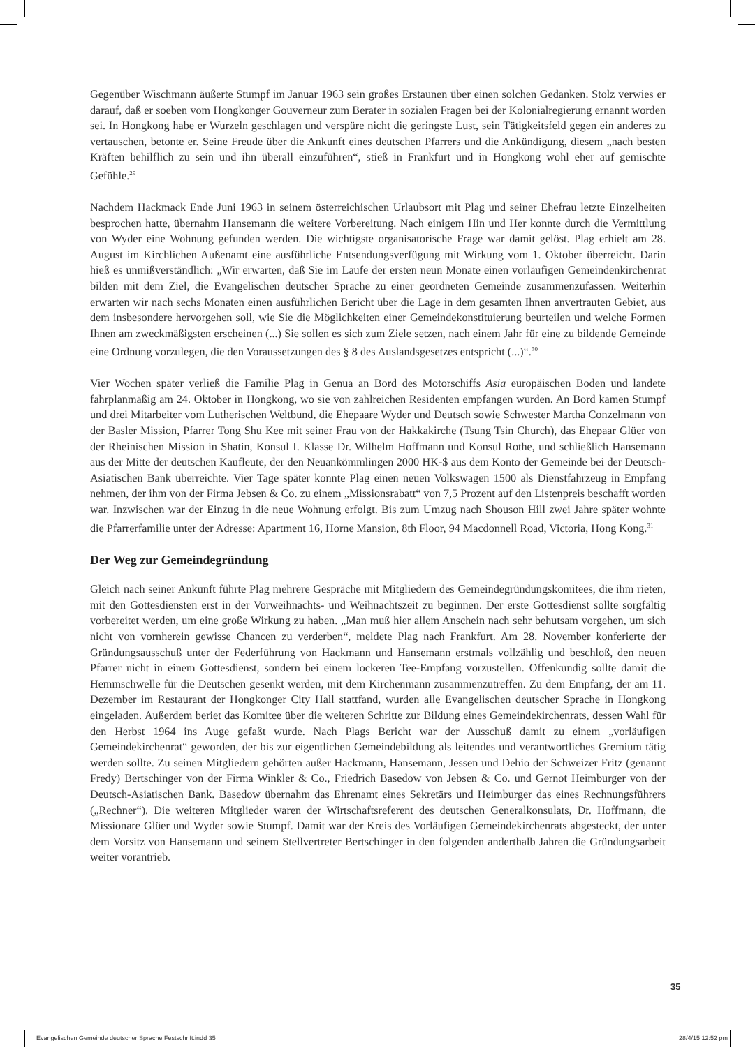Gegenüber Wischmann äußerte Stumpf im Januar 1963 sein großes Erstaunen über einen solchen Gedanken. Stolz verwies er darauf, daß er soeben vom Hongkonger Gouverneur zum Berater in sozialen Fragen bei der Kolonialregierung ernannt worden sei. In Hongkong habe er Wurzeln geschlagen und verspüre nicht die geringste Lust, sein Tätigkeitsfeld gegen ein anderes zu vertauschen, betonte er. Seine Freude über die Ankunft eines deutschen Pfarrers und die Ankündigung, diesem „nach besten Kräften behilflich zu sein und ihn überall einzuführen“, stieß in Frankfurt und in Hongkong wohl eher auf gemischte Gefühle.<sup>29</sup>
Nachdem Hackmack Ende Juni 1963 in seinem österreichischen Urlaubsort mit Plag und seiner Ehefrau letzte Einzelheiten besprochen hatte, übernahm Hansemann die weitere Vorbereitung. Nach einigem Hin und Her konnte durch die Vermittlung von Wyder eine Wohnung gefunden werden. Die wichtigste organisatorische Frage war damit gelöst. Plag erhielt am 28. August im Kirchlichen Außenamt eine ausführliche Entsendungsverfügung mit Wirkung vom 1. Oktober überreicht. Darin hieß es unmißverständlich: „Wir erwarten, daß Sie im Laufe der ersten neun Monate einen vorläufigen Gemeindenkirchenrat bilden mit dem Ziel, die Evangelischen deutscher Sprache zu einer geordneten Gemeinde zusammenzufassen. Weiterhin erwarten wir nach sechs Monaten einen ausführlichen Bericht über die Lage in dem gesamten Ihnen anvertrauten Gebiet, aus dem insbesondere hervorgehen soll, wie Sie die Möglichkeiten einer Gemeindekonstituierung beurteilen und welche Formen Ihnen am zweckmäßigsten erscheinen (...) Sie sollen es sich zum Ziele setzen, nach einem Jahr für eine zu bildende Gemeinde eine Ordnung vorzulegen, die den Voraussetzungen des § 8 des Auslandsgesetzes entspricht (...)“.<sup>30</sup>
Vier Wochen später verließ die Familie Plag in Genua an Bord des Motorschiffs Asia europäischen Boden und landete fahrplanmäßig am 24. Oktober in Hongkong, wo sie von zahlreichen Residenten empfangen wurden. An Bord kamen Stumpf und drei Mitarbeiter vom Lutherischen Weltbund, die Ehepaare Wyder und Deutsch sowie Schwester Martha Conzelmann von der Basler Mission, Pfarrer Tong Shu Kee mit seiner Frau von der Hakkakirche (Tsung Tsin Church), das Ehepaar Glüer von der Rheinischen Mission in Shatin, Konsul I. Klasse Dr. Wilhelm Hoffmann und Konsul Rothe, und schließlich Hansemann aus der Mitte der deutschen Kaufleute, der den Neuankömmlingen 2000 HK-$ aus dem Konto der Gemeinde bei der Deutsch-Asiatischen Bank überreichte. Vier Tage später konnte Plag einen neuen Volkswagen 1500 als Dienstfahrzeug in Empfang nehmen, der ihm von der Firma Jebsen & Co. zu einem „Missionsrabatt“ von 7,5 Prozent auf den Listenpreis beschafft worden war. Inzwischen war der Einzug in die neue Wohnung erfolgt. Bis zum Umzug nach Shouson Hill zwei Jahre später wohnte die Pfarrerfamilie unter der Adresse: Apartment 16, Horne Mansion, 8th Floor, 94 Macdonnell Road, Victoria, Hong Kong.<sup>31</sup>
Der Weg zur Gemeindegründung
Gleich nach seiner Ankunft führte Plag mehrere Gespräche mit Mitgliedern des Gemeindegründungskomitees, die ihm rieten, mit den Gottesdiensten erst in der Vorweihnachts- und Weihnachtszeit zu beginnen. Der erste Gottesdienst sollte sorgfältig vorbereitet werden, um eine große Wirkung zu haben. „Man muß hier allem Anschein nach sehr behutsam vorgehen, um sich nicht von vornherein gewisse Chancen zu verderben“, meldete Plag nach Frankfurt. Am 28. November konferierte der Gründungsausschuß unter der Federführung von Hackmann und Hansemann erstmals vollzählig und beschloß, den neuen Pfarrer nicht in einem Gottesdienst, sondern bei einem lockeren Tee-Empfang vorzustellen. Offenkundig sollte damit die Hemmschwelle für die Deutschen gesenkt werden, mit dem Kirchenmann zusammenzutreffen. Zu dem Empfang, der am 11. Dezember im Restaurant der Hongkonger City Hall stattfand, wurden alle Evangelischen deutscher Sprache in Hongkong eingeladen. Außerdem beriet das Komitee über die weiteren Schritte zur Bildung eines Gemeindekirchenrats, dessen Wahl für den Herbst 1964 ins Auge gefaßt wurde. Nach Plags Bericht war der Ausschuß damit zu einem „vorläufigen Gemeindekirchenrat“ geworden, der bis zur eigentlichen Gemeindebildung als leitendes und verantwortliches Gremium tätig werden sollte. Zu seinen Mitgliedern gehörten außer Hackmann, Hansemann, Jessen und Dehio der Schweizer Fritz (genannt Fredy) Bertschinger von der Firma Winkler & Co., Friedrich Basedow von Jebsen & Co. und Gernot Heimburger von der Deutsch-Asiatischen Bank. Basedow übernahm das Ehrenamt eines Sekretärs und Heimburger das eines Rechnungsführers („Rechner“). Die weiteren Mitglieder waren der Wirtschaftsreferent des deutschen Generalkonsulats, Dr. Hoffmann, die Missionare Glüer und Wyder sowie Stumpf. Damit war der Kreis des Vorläufigen Gemeindekirchenrats abgesteckt, der unter dem Vorsitz von Hansemann und seinem Stellvertreter Bertschinger in den folgenden anderthalb Jahren die Gründungsarbeit weiter vorantrieb.
35
Evangelischen Gemeinde deutscher Sprache Festschrift.indd 35 28/4/15 12:52 pm